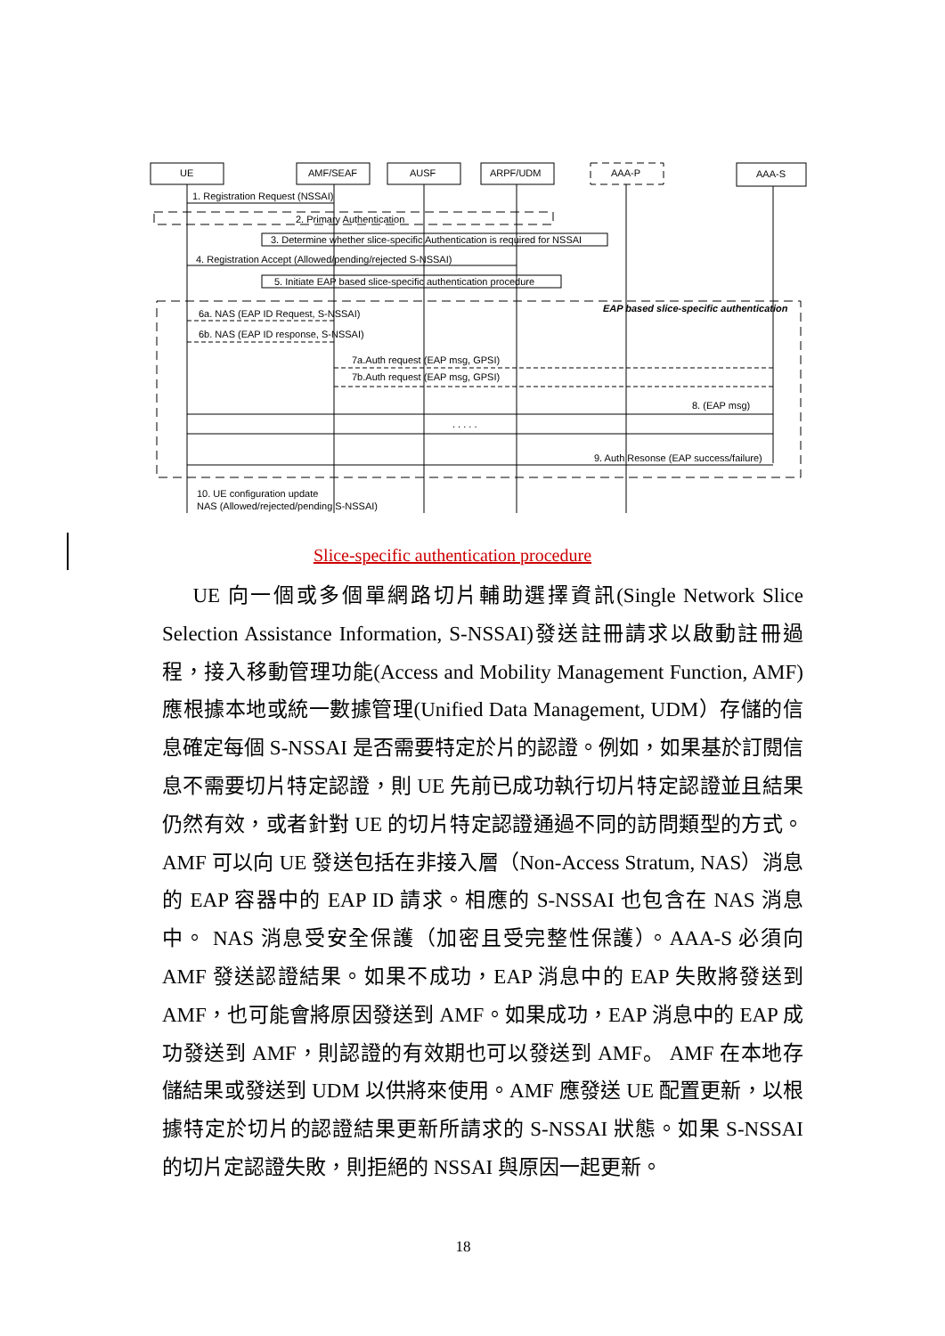UE
AMF/SEAF
AUSF
ARPF/UDM
AAA-P
AAA-S
1. Registration Request (NSSAI)
2. Primary Authentication
3. Determine whether slice-specific Authentication is required for NSSAI
4. Registration Accept (Allowed/pending/rejected S-NSSAI)
5. Initiate EAP based slice-specific authentication procedure
EAP based slice-specific authentication
6a. NAS (EAP ID Request, S-NSSAI)
6b. NAS (EAP ID response, S-NSSAI)
7a.Auth request (EAP msg, GPSI)
7b.Auth request (EAP msg, GPSI)
8. (EAP msg)
. . . . .
9. Auth Resonse (EAP success/failure)
10. UE configuration update
NAS (Allowed/rejected/pending S-NSSAI)
Slice-specific authentication procedure
  UE 向一個或多個單網路切片輔助選擇資訊(Single Network Slice Selection Assistance Information, S-NSSAI)發送註冊請求以啟動註冊過程，接入移動管理功能(Access and Mobility Management Function, AMF)應根據本地或統一數據管理(Unified Data Management, UDM）存儲的信息確定每個 S-NSSAI 是否需要特定於片的認證。例如，如果基於訂閱信息不需要切片特定認證，則 UE 先前已成功執行切片特定認證並且結果仍然有效，或者針對 UE 的切片特定認證通過不同的訪問類型的方式。AMF 可以向 UE 發送包括在非接入層（Non-Access Stratum, NAS）消息的 EAP 容器中的 EAP ID 請求。相應的 S-NSSAI 也包含在 NAS 消息中。 NAS 消息受安全保護（加密且受完整性保護）。AAA-S 必須向 AMF 發送認證結果。如果不成功，EAP 消息中的 EAP 失敗將發送到 AMF，也可能會將原因發送到 AMF。如果成功，EAP 消息中的 EAP 成功發送到 AMF，則認證的有效期也可以發送到 AMF。 AMF 在本地存儲結果或發送到 UDM 以供將來使用。AMF 應發送 UE 配置更新，以根據特定於切片的認證結果更新所請求的 S-NSSAI 狀態。如果 S-NSSAI 的切片定認證失敗，則拒絕的 NSSAI 與原因一起更新。
18